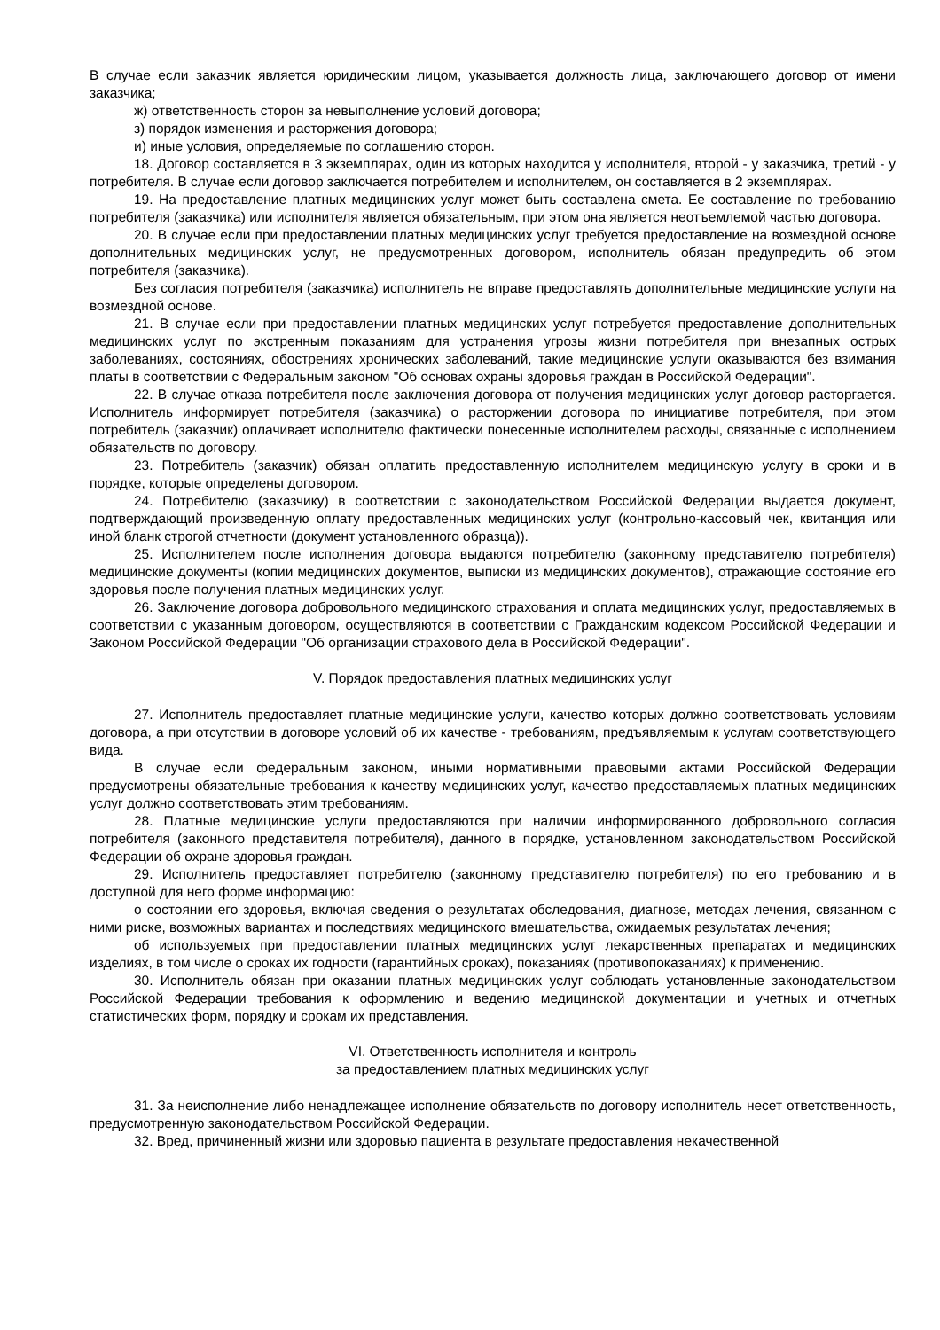В случае если заказчик является юридическим лицом, указывается должность лица, заключающего договор от имени заказчика;
ж) ответственность сторон за невыполнение условий договора;
з) порядок изменения и расторжения договора;
и) иные условия, определяемые по соглашению сторон.
18. Договор составляется в 3 экземплярах, один из которых находится у исполнителя, второй - у заказчика, третий - у потребителя. В случае если договор заключается потребителем и исполнителем, он составляется в 2 экземплярах.
19. На предоставление платных медицинских услуг может быть составлена смета. Ее составление по требованию потребителя (заказчика) или исполнителя является обязательным, при этом она является неотъемлемой частью договора.
20. В случае если при предоставлении платных медицинских услуг требуется предоставление на возмездной основе дополнительных медицинских услуг, не предусмотренных договором, исполнитель обязан предупредить об этом потребителя (заказчика).
Без согласия потребителя (заказчика) исполнитель не вправе предоставлять дополнительные медицинские услуги на возмездной основе.
21. В случае если при предоставлении платных медицинских услуг потребуется предоставление дополнительных медицинских услуг по экстренным показаниям для устранения угрозы жизни потребителя при внезапных острых заболеваниях, состояниях, обострениях хронических заболеваний, такие медицинские услуги оказываются без взимания платы в соответствии с Федеральным законом "Об основах охраны здоровья граждан в Российской Федерации".
22. В случае отказа потребителя после заключения договора от получения медицинских услуг договор расторгается. Исполнитель информирует потребителя (заказчика) о расторжении договора по инициативе потребителя, при этом потребитель (заказчик) оплачивает исполнителю фактически понесенные исполнителем расходы, связанные с исполнением обязательств по договору.
23. Потребитель (заказчик) обязан оплатить предоставленную исполнителем медицинскую услугу в сроки и в порядке, которые определены договором.
24. Потребителю (заказчику) в соответствии с законодательством Российской Федерации выдается документ, подтверждающий произведенную оплату предоставленных медицинских услуг (контрольно-кассовый чек, квитанция или иной бланк строгой отчетности (документ установленного образца)).
25. Исполнителем после исполнения договора выдаются потребителю (законному представителю потребителя) медицинские документы (копии медицинских документов, выписки из медицинских документов), отражающие состояние его здоровья после получения платных медицинских услуг.
26. Заключение договора добровольного медицинского страхования и оплата медицинских услуг, предоставляемых в соответствии с указанным договором, осуществляются в соответствии с Гражданским кодексом Российской Федерации и Законом Российской Федерации "Об организации страхового дела в Российской Федерации".
V. Порядок предоставления платных медицинских услуг
27. Исполнитель предоставляет платные медицинские услуги, качество которых должно соответствовать условиям договора, а при отсутствии в договоре условий об их качестве - требованиям, предъявляемым к услугам соответствующего вида.
В случае если федеральным законом, иными нормативными правовыми актами Российской Федерации предусмотрены обязательные требования к качеству медицинских услуг, качество предоставляемых платных медицинских услуг должно соответствовать этим требованиям.
28. Платные медицинские услуги предоставляются при наличии информированного добровольного согласия потребителя (законного представителя потребителя), данного в порядке, установленном законодательством Российской Федерации об охране здоровья граждан.
29. Исполнитель предоставляет потребителю (законному представителю потребителя) по его требованию и в доступной для него форме информацию:
о состоянии его здоровья, включая сведения о результатах обследования, диагнозе, методах лечения, связанном с ними риске, возможных вариантах и последствиях медицинского вмешательства, ожидаемых результатах лечения;
об используемых при предоставлении платных медицинских услуг лекарственных препаратах и медицинских изделиях, в том числе о сроках их годности (гарантийных сроках), показаниях (противопоказаниях) к применению.
30. Исполнитель обязан при оказании платных медицинских услуг соблюдать установленные законодательством Российской Федерации требования к оформлению и ведению медицинской документации и учетных и отчетных статистических форм, порядку и срокам их представления.
VI. Ответственность исполнителя и контроль
за предоставлением платных медицинских услуг
31. За неисполнение либо ненадлежащее исполнение обязательств по договору исполнитель несет ответственность, предусмотренную законодательством Российской Федерации.
32. Вред, причиненный жизни или здоровью пациента в результате предоставления некачественной